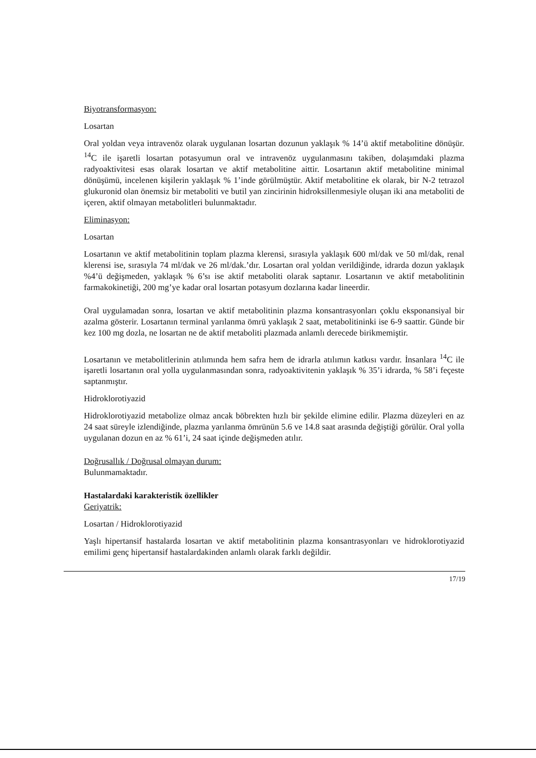Biyotransformasyon:
Losartan
Oral yoldan veya intravenöz olarak uygulanan losartan dozunun yaklaşık % 14’ü aktif metabolitine dönüşür. <sup>14</sup>C ile işaretli losartan potasyumun oral ve intravenöz uygulanmasını takiben, dolaşımdaki plazma radyoaktivitesi esas olarak losartan ve aktif metabolitine aittir. Losartanın aktif metabolitine minimal dönüşümü, incelenen kişilerin yaklaşık % 1’inde görülmüştür. Aktif metabolitine ek olarak, bir N-2 tetrazol glukuronid olan önemsiz bir metaboliti ve butil yan zincirinin hidroksillenmesiyle oluşan iki ana metaboliti de içeren, aktif olmayan metabolitleri bulunmaktadır.
Eliminasyon:
Losartan
Losartanın ve aktif metabolitinin toplam plazma klerensi, sırasıyla yaklaşık 600 ml/dak ve 50 ml/dak, renal klerensi ise, sırasıyla 74 ml/dak ve 26 ml/dak.’dır. Losartan oral yoldan verildiğinde, idrarda dozun yaklaşık %4’ü değişmeden, yaklaşık % 6’sı ise aktif metaboliti olarak saptanır. Losartanın ve aktif metabolitinin farmakokinetiği, 200 mg’ye kadar oral losartan potasyum dozlarına kadar lineerdir.
Oral uygulamadan sonra, losartan ve aktif metabolitinin plazma konsantrasyonları çoklu eksponansiyal bir azalma gösterir. Losartanın terminal yarılanma ömrü yaklaşık 2 saat, metabolitininki ise 6-9 saattir. Günde bir kez 100 mg dozla, ne losartan ne de aktif metaboliti plazmada anlamlı derecede birikmemiştir.
Losartanın ve metabolitlerinin atılımında hem safra hem de idrarla atılımın katkısı vardır. İnsanlara <sup>14</sup>C ile işaretli losartanın oral yolla uygulanmasından sonra, radyoaktivitenin yaklaşık % 35’i idrarda, % 58’i feçeste saptanmıştır.
Hidroklorotiyazid
Hidroklorotiyazid metabolize olmaz ancak böbrekten hızlı bir şekilde elimine edilir. Plazma düzeyleri en az 24 saat süreyle izlendiğinde, plazma yarılanma ömrünün 5.6 ve 14.8 saat arasında değiştiği görülür. Oral yolla uygulanan dozun en az % 61’i, 24 saat içinde değişmeden atılır.
Doğrusallık / Doğrusal olmayan durum:
Bulunmamaktadır.
Hastalardaki karakteristik özellikler
Geriyatrik:
Losartan / Hidroklorotiyazid
Yaşlı hipertansif hastalarda losartan ve aktif metabolitinin plazma konsantrasyonları ve hidroklorotiyazid emilimi genç hipertansif hastalardakinden anlamlı olarak farklı değildir.
17/19